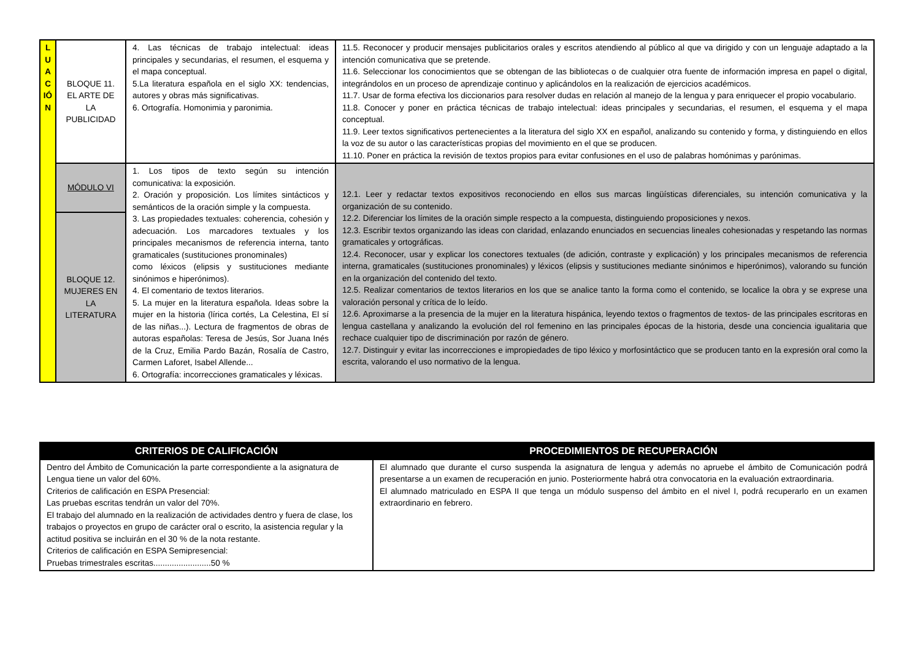| L U A C IÓ N | BLOQUE 11. EL ARTE DE LA PUBLICIDAD | 4. Las técnicas de trabajo intelectual: ideas principales y secundarias, el resumen, el esquema y el mapa conceptual. 5.La literatura española en el siglo XX: tendencias, autores y obras más significativas. 6. Ortografía. Homonimia y paronimia. | 11.5. Reconocer y producir mensajes publicitarios orales y escritos atendiendo al público al que va dirigido y con un lenguaje adaptado a la intención comunicativa que se pretende. 11.6. Seleccionar los conocimientos que se obtengan de las bibliotecas o de cualquier otra fuente de información impresa en papel o digital, integrándolos en un proceso de aprendizaje continuo y aplicándolos en la realización de ejercicios académicos. 11.7. Usar de forma efectiva los diccionarios para resolver dudas en relación al manejo de la lengua y para enriquecer el propio vocabulario. 11.8. Conocer y poner en práctica técnicas de trabajo intelectual: ideas principales y secundarias, el resumen, el esquema y el mapa conceptual. 11.9. Leer textos significativos pertenecientes a la literatura del siglo XX en español, analizando su contenido y forma, y distinguiendo en ellos la voz de su autor o las características propias del movimiento en el que se producen. 11.10. Poner en práctica la revisión de textos propios para evitar confusiones en el uso de palabras homónimas y parónimas. |
| | MÓDULO VI | 1. Los tipos de texto según su intención comunicativa: la exposición. 2. Oración y proposición. Los límites sintácticos y semánticos de la oración simple y la compuesta. 3. Las propiedades textuales: coherencia, cohesión y adecuación. Los marcadores textuales y los principales mecanismos de referencia interna, tanto gramaticales (sustituciones pronominales) como léxicos (elipsis y sustituciones mediante sinónimos e hiperónimos). 4. El comentario de textos literarios. 5. La mujer en la literatura española. Ideas sobre la mujer en la historia (lírica cortés, La Celestina, El sí de las niñas...). Lectura de fragmentos de obras de autoras españolas: Teresa de Jesús, Sor Juana Inés de la Cruz, Emilia Pardo Bazán, Rosalía de Castro, Carmen Laforet, Isabel Allende... 6. Ortografía: incorrecciones gramaticales y léxicas. | 12.1. Leer y redactar textos expositivos reconociendo en ellos sus marcas lingüísticas diferenciales, su intención comunicativa y la organización de su contenido. 12.2. Diferenciar los límites de la oración simple respecto a la compuesta, distinguiendo proposiciones y nexos. 12.3. Escribir textos organizando las ideas con claridad, enlazando enunciados en secuencias lineales cohesionadas y respetando las normas gramaticales y ortográficas. 12.4. Reconocer, usar y explicar los conectores textuales (de adición, contraste y explicación) y los principales mecanismos de referencia interna, gramaticales (sustituciones pronominales) y léxicos (elipsis y sustituciones mediante sinónimos e hiperónimos), valorando su función en la organización del contenido del texto. 12.5. Realizar comentarios de textos literarios en los que se analice tanto la forma como el contenido, se localice la obra y se exprese una valoración personal y crítica de lo leído. 12.6. Aproximarse a la presencia de la mujer en la literatura hispánica, leyendo textos o fragmentos de textos- de las principales escritoras en lengua castellana y analizando la evolución del rol femenino en las principales épocas de la historia, desde una conciencia igualitaria que rechace cualquier tipo de discriminación por razón de género. 12.7. Distinguir y evitar las incorrecciones e impropiedades de tipo léxico y morfosintáctico que se producen tanto en la expresión oral como la escrita, valorando el uso normativo de la lengua. |
| | BLOQUE 12. MUJERES EN LA LITERATURA | | |
| CRITERIOS DE CALIFICACIÓN | PROCEDIMIENTOS DE RECUPERACIÓN |
| --- | --- |
| Dentro del Ámbito de Comunicación la parte correspondiente a la asignatura de Lengua tiene un valor del 60%. Criterios de calificación en ESPA Presencial: Las pruebas escritas tendrán un valor del 70%. El trabajo del alumnado en la realización de actividades dentro y fuera de clase, los trabajos o proyectos en grupo de carácter oral o escrito, la asistencia regular y la actitud positiva se incluirán en el 30 % de la nota restante. Criterios de calificación en ESPA Semipresencial: Pruebas trimestrales escritas.........................50 % | El alumnado que durante el curso suspenda la asignatura de lengua y además no apruebe el ámbito de Comunicación podrá presentarse a un examen de recuperación en junio. Posteriormente habrá otra convocatoria en la evaluación extraordinaria. El alumnado matriculado en ESPA II que tenga un módulo suspenso del ámbito en el nivel I, podrá recuperarlo en un examen extraordinario en febrero. |